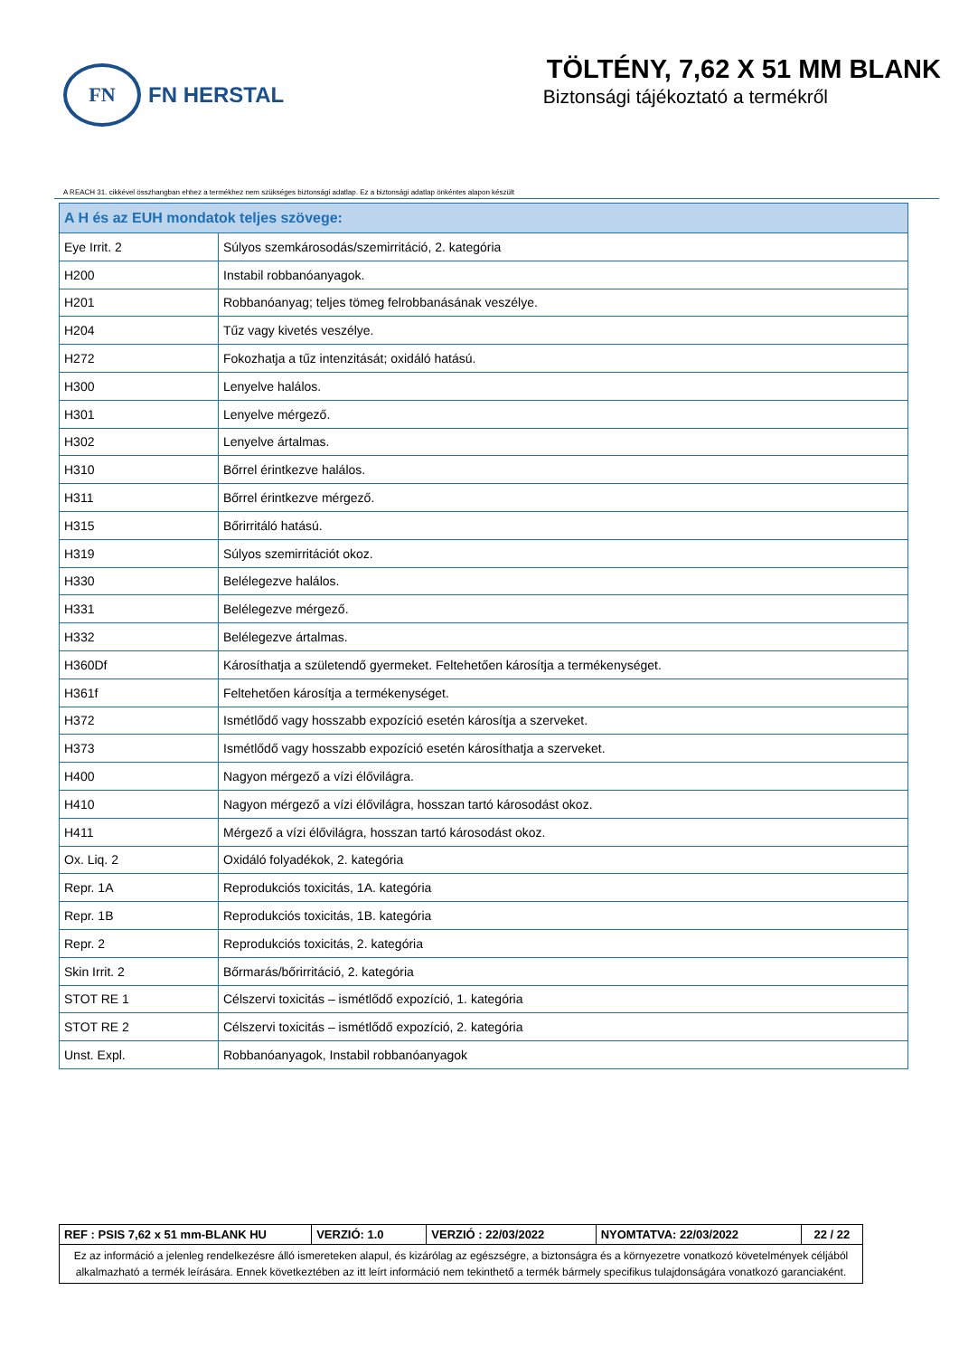FN
FN HERSTAL
TÖLTÉNY, 7,62 X 51 MM BLANK
Biztonsági tájékoztató a termékről
A REACH 31. cikkével összhangban ehhez a termékhez nem szükséges biztonsági adatlap. Ez a biztonsági adatlap önkéntes alapon készült
| A H és az EUH mondatok teljes szövege: | |
| --- | --- |
| Eye Irrit. 2 | Súlyos szemkárosodás/szemirritáció, 2. kategória |
| H200 | Instabil robbanóanyagok. |
| H201 | Robbanóanyag; teljes tömeg felrobbanásának veszélye. |
| H204 | Tűz vagy kivetés veszélye. |
| H272 | Fokozhatja a tűz intenzitását; oxidáló hatású. |
| H300 | Lenyelve halálos. |
| H301 | Lenyelve mérgező. |
| H302 | Lenyelve ártalmas. |
| H310 | Bőrrel érintkezve halálos. |
| H311 | Bőrrel érintkezve mérgező. |
| H315 | Bőrirritáló hatású. |
| H319 | Súlyos szemirritációt okoz. |
| H330 | Belélegezve halálos. |
| H331 | Belélegezve mérgező. |
| H332 | Belélegezve ártalmas. |
| H360Df | Károsíthatja a születendő gyermeket. Feltehetően károsítja a termékenységet. |
| H361f | Feltehetően károsítja a termékenységet. |
| H372 | Ismétlődő vagy hosszabb expozíció esetén károsítja a szerveket. |
| H373 | Ismétlődő vagy hosszabb expozíció esetén károsíthatja a szerveket. |
| H400 | Nagyon mérgező a vízi élővilágra. |
| H410 | Nagyon mérgező a vízi élővilágra, hosszan tartó károsodást okoz. |
| H411 | Mérgező a vízi élővilágra, hosszan tartó károsodást okoz. |
| Ox. Liq. 2 | Oxidáló folyadékok, 2. kategória |
| Repr. 1A | Reprodukciós toxicitás, 1A. kategória |
| Repr. 1B | Reprodukciós toxicitás, 1B. kategória |
| Repr. 2 | Reprodukciós toxicitás, 2. kategória |
| Skin Irrit. 2 | Bőrmarás/bőrirritáció, 2. kategória |
| STOT RE 1 | Célszervi toxicitás – ismétlődő expozíció, 1. kategória |
| STOT RE 2 | Célszervi toxicitás – ismétlődő expozíció, 2. kategória |
| Unst. Expl. | Robbanóanyagok, Instabil robbanóanyagok |
| REF : PSIS 7,62 x 51 mm-BLANK HU | VERZIÓ: 1.0 | VERZIÓ : 22/03/2022 | NYOMTATVA: 22/03/2022 | 22 / 22 |
| Ez az információ a jelenleg rendelkezésre álló ismereteken alapul, és kizárólag az egészségre, a biztonságra és a környezetre vonatkozó követelmények céljából alkalmazható a termék leírására. Ennek következtében az itt leírt információ nem tekinthető a termék bármely specifikus tulajdonságára vonatkozó garanciaként. | | | | |